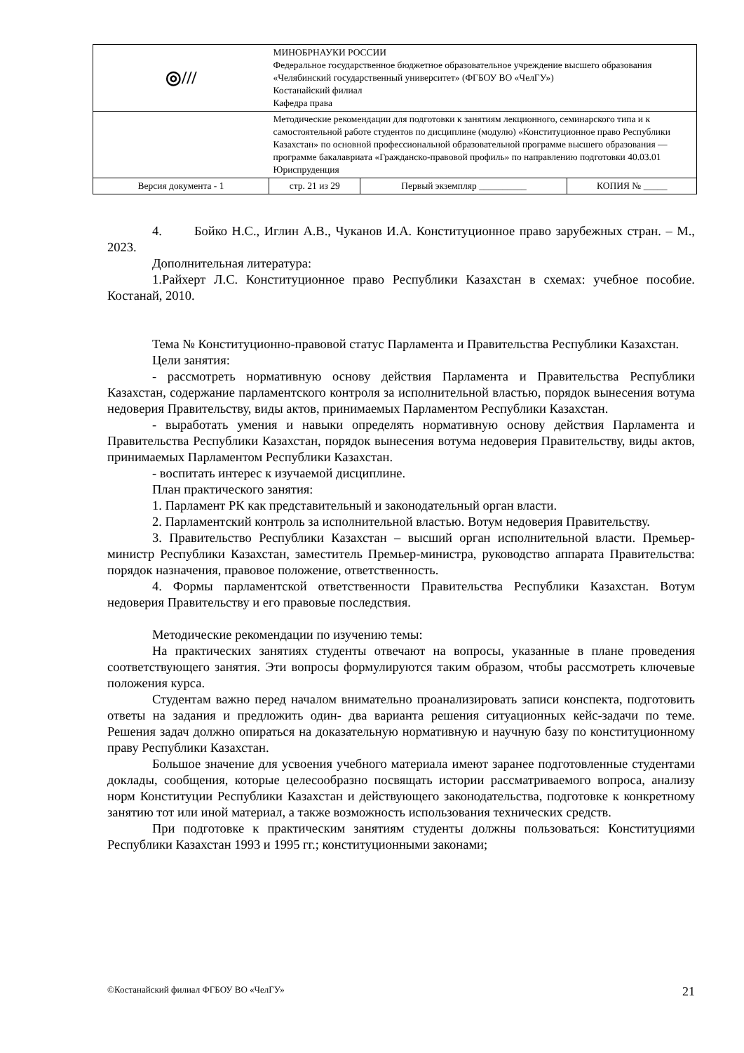| ◎/// | МИНОБРНАУКИ РОССИИ Федеральное государственное бюджетное образовательное учреждение высшего образования «Челябинский государственный университет» (ФГБОУ ВО «ЧелГУ») Костанайский филиал Кафедра права | | |
| | Методические рекомендации для подготовки к занятиям лекционного, семинарского типа и к самостоятельной работе студентов по дисциплине (модулю) «Конституционное право Республики Казахстан» по основной профессиональной образовательной программе высшего образования — программе бакалавриата «Гражданско-правовой профиль» по направлению подготовки 40.03.01 Юриспруденция | | |
| Версия документа - 1 | стр. 21 из 29 | Первый экземпляр __________ | КОПИЯ № _____ |
4. Бойко Н.С., Иглин А.В., Чуканов И.А. Конституционное право зарубежных стран. – М., 2023.
Дополнительная литература:
1.Райхерт Л.С. Конституционное право Республики Казахстан в схемах: учебное пособие. Костанай, 2010.
Тема № Конституционно-правовой статус Парламента и Правительства Республики Казахстан.
Цели занятия:
- рассмотреть нормативную основу действия Парламента и Правительства Республики Казахстан, содержание парламентского контроля за исполнительной властью, порядок вынесения вотума недоверия Правительству, виды актов, принимаемых Парламентом Республики Казахстан.
- выработать умения и навыки определять нормативную основу действия Парламента и Правительства Республики Казахстан, порядок вынесения вотума недоверия Правительству, виды актов, принимаемых Парламентом Республики Казахстан.
- воспитать интерес к изучаемой дисциплине.
План практического занятия:
1. Парламент РК как представительный и законодательный орган власти.
2. Парламентский контроль за исполнительной властью. Вотум недоверия Правительству.
3. Правительство Республики Казахстан – высший орган исполнительной власти. Премьер-министр Республики Казахстан, заместитель Премьер-министра, руководство аппарата Правительства: порядок назначения, правовое положение, ответственность.
4. Формы парламентской ответственности Правительства Республики Казахстан. Вотум недоверия Правительству и его правовые последствия.
Методические рекомендации по изучению темы:
На практических занятиях студенты отвечают на вопросы, указанные в плане проведения соответствующего занятия. Эти вопросы формулируются таким образом, чтобы рассмотреть ключевые положения курса.
Студентам важно перед началом внимательно проанализировать записи конспекта, подготовить ответы на задания и предложить один- два варианта решения ситуационных кейс-задачи по теме. Решения задач должно опираться на доказательную нормативную и научную базу по конституционному праву Республики Казахстан.
Большое значение для усвоения учебного материала имеют заранее подготовленные студентами доклады, сообщения, которые целесообразно посвящать истории рассматриваемого вопроса, анализу норм Конституции Республики Казахстан и действующего законодательства, подготовке к конкретному занятию тот или иной материал, а также возможность использования технических средств.
При подготовке к практическим занятиям студенты должны пользоваться: Конституциями Республики Казахстан 1993 и 1995 гг.; конституционными законами;
©Костанайский филиал ФГБОУ ВО «ЧелГУ» 21